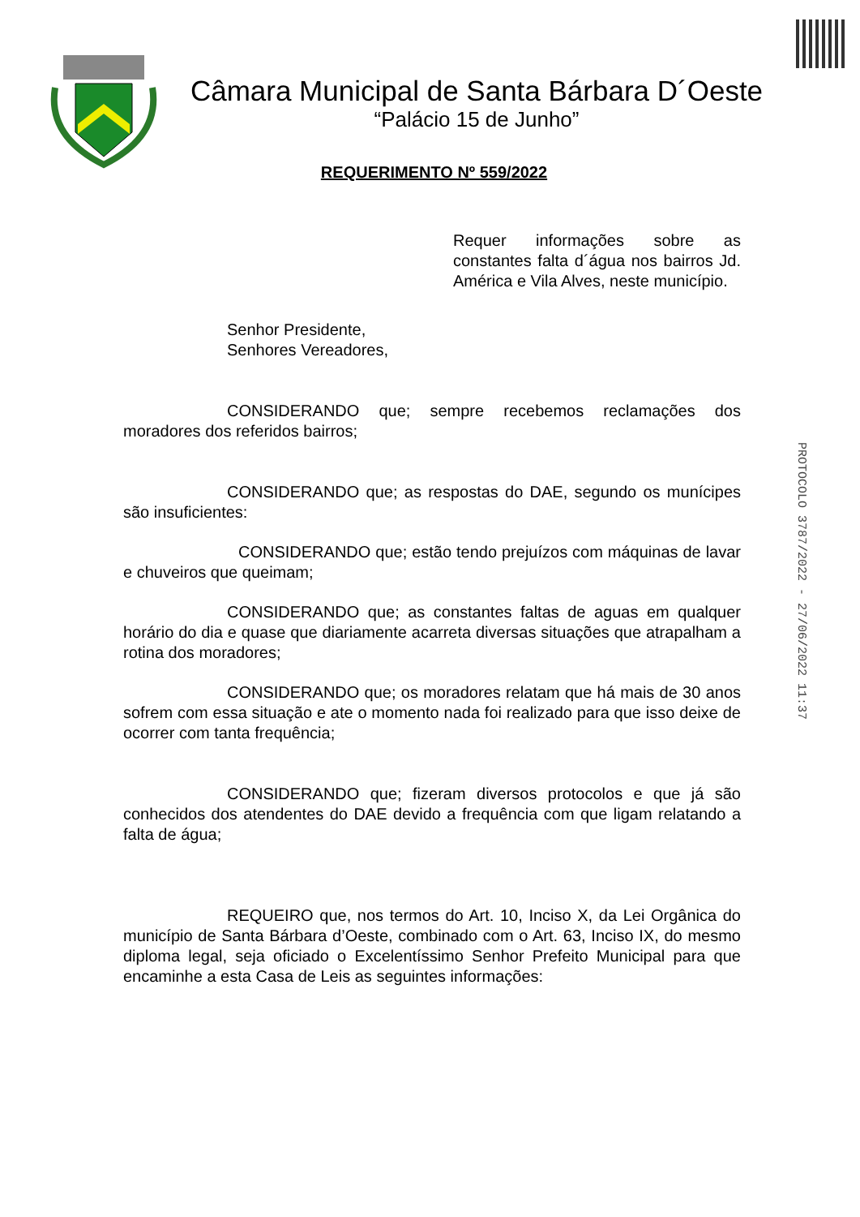Câmara Municipal de Santa Bárbara D´Oeste
“Palácio 15 de Junho”
REQUERIMENTO Nº 559/2022
Requer informações sobre as constantes falta d´água nos bairros Jd. América e Vila Alves, neste município.
Senhor Presidente,
Senhores Vereadores,
CONSIDERANDO que; sempre recebemos reclamações dos moradores dos referidos bairros;
CONSIDERANDO que; as respostas do DAE, segundo os munícipes são insuficientes:
CONSIDERANDO que; estão tendo prejuízos com máquinas de lavar e chuveiros que queimam;
CONSIDERANDO que; as constantes faltas de aguas em qualquer horário do dia e quase que diariamente acarreta diversas situações que atrapalham a rotina dos moradores;
CONSIDERANDO que; os moradores relatam que há mais de 30 anos sofrem com essa situação e ate o momento nada foi realizado para que isso deixe de ocorrer com tanta frequência;
CONSIDERANDO que; fizeram diversos protocolos e que já são conhecidos dos atendentes do DAE devido a frequência com que ligam relatando a falta de água;
REQUEIRO que, nos termos do Art. 10, Inciso X, da Lei Orgânica do município de Santa Bárbara d’Oeste, combinado com o Art. 63, Inciso IX, do mesmo diploma legal, seja oficiado o Excelentíssimo Senhor Prefeito Municipal para que encaminhe a esta Casa de Leis as seguintes informações:
PROTOCOLO 3787/2022 - 27/06/2022 11:37